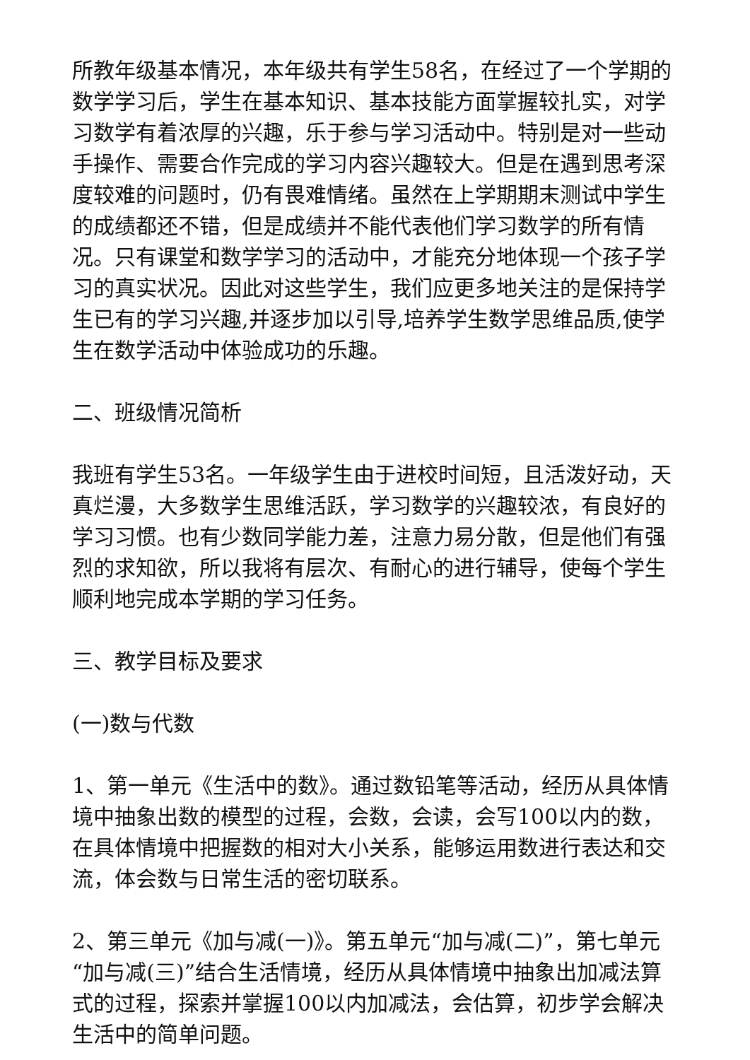所教年级基本情况，本年级共有学生58名，在经过了一个学期的数学学习后，学生在基本知识、基本技能方面掌握较扎实，对学习数学有着浓厚的兴趣，乐于参与学习活动中。特别是对一些动手操作、需要合作完成的学习内容兴趣较大。但是在遇到思考深度较难的问题时，仍有畏难情绪。虽然在上学期期末测试中学生的成绩都还不错，但是成绩并不能代表他们学习数学的所有情况。只有课堂和数学学习的活动中，才能充分地体现一个孩子学习的真实状况。因此对这些学生，我们应更多地关注的是保持学生已有的学习兴趣,并逐步加以引导,培养学生数学思维品质,使学生在数学活动中体验成功的乐趣。
二、班级情况简析
我班有学生53名。一年级学生由于进校时间短，且活泼好动，天真烂漫，大多数学生思维活跃，学习数学的兴趣较浓，有良好的学习习惯。也有少数同学能力差，注意力易分散，但是他们有强烈的求知欲，所以我将有层次、有耐心的进行辅导，使每个学生顺利地完成本学期的学习任务。
三、教学目标及要求
(一)数与代数
1、第一单元《生活中的数》。通过数铅笔等活动，经历从具体情境中抽象出数的模型的过程，会数，会读，会写100以内的数，在具体情境中把握数的相对大小关系，能够运用数进行表达和交流，体会数与日常生活的密切联系。
2、第三单元《加与减(一)》。第五单元“加与减(二)”，第七单元“加与减(三)”结合生活情境，经历从具体情境中抽象出加减法算式的过程，探索并掌握100以内加减法，会估算，初步学会解决生活中的简单问题。